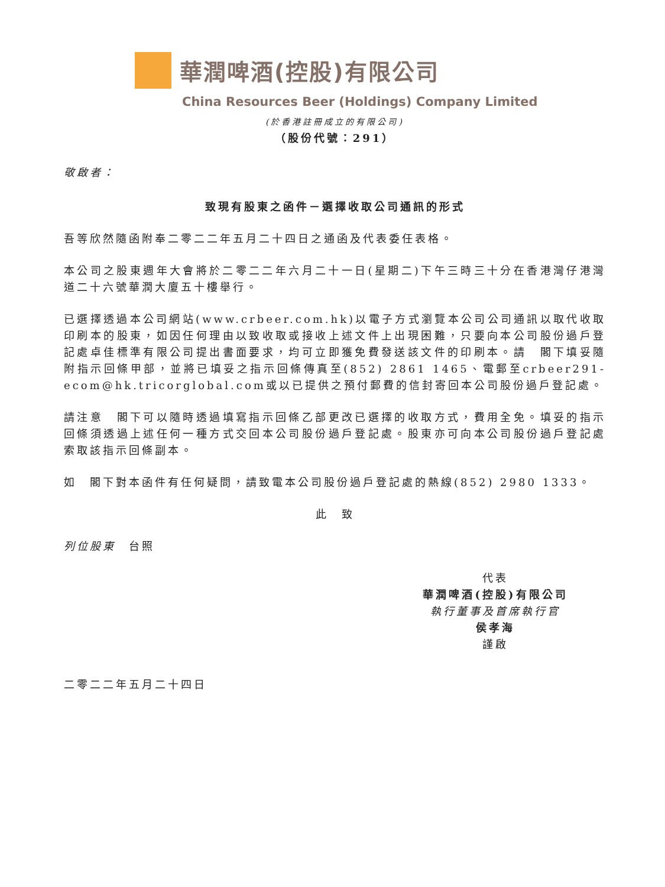華潤啤酒(控股)有限公司
China Resources Beer (Holdings) Company Limited
(於香港註冊成立的有限公司)
（股份代號：291）
敬啟者：
致現有股東之函件－選擇收取公司通訊的形式
吾等欣然隨函附奉二零二二年五月二十四日之通函及代表委任表格。
本公司之股東週年大會將於二零二二年六月二十一日(星期二)下午三時三十分在香港灣仔港灣道二十六號華潤大廈五十樓舉行。
已選擇透過本公司網站(www.crbeer.com.hk)以電子方式瀏覽本公司公司通訊以取代收取印刷本的股東，如因任何理由以致收取或接收上述文件上出現困難，只要向本公司股份過戶登記處卓佳標準有限公司提出書面要求，均可立即獲免費發送該文件的印刷本。請　閣下填妥隨附指示回條甲部，並將已填妥之指示回條傳真至(852) 2861 1465、電郵至crbeer291-ecom@hk.tricorglobal.com或以已提供之預付郵費的信封寄回本公司股份過戶登記處。
請注意　閣下可以隨時透過填寫指示回條乙部更改已選擇的收取方式，費用全免。填妥的指示回條須透過上述任何一種方式交回本公司股份過戶登記處。股東亦可向本公司股份過戶登記處索取該指示回條副本。
如　閣下對本函件有任何疑問，請致電本公司股份過戶登記處的熱線(852) 2980 1333。
此　致
列位股東　台照
代表
華潤啤酒(控股)有限公司
執行董事及首席執行官
侯孝海
謹啟
二零二二年五月二十四日